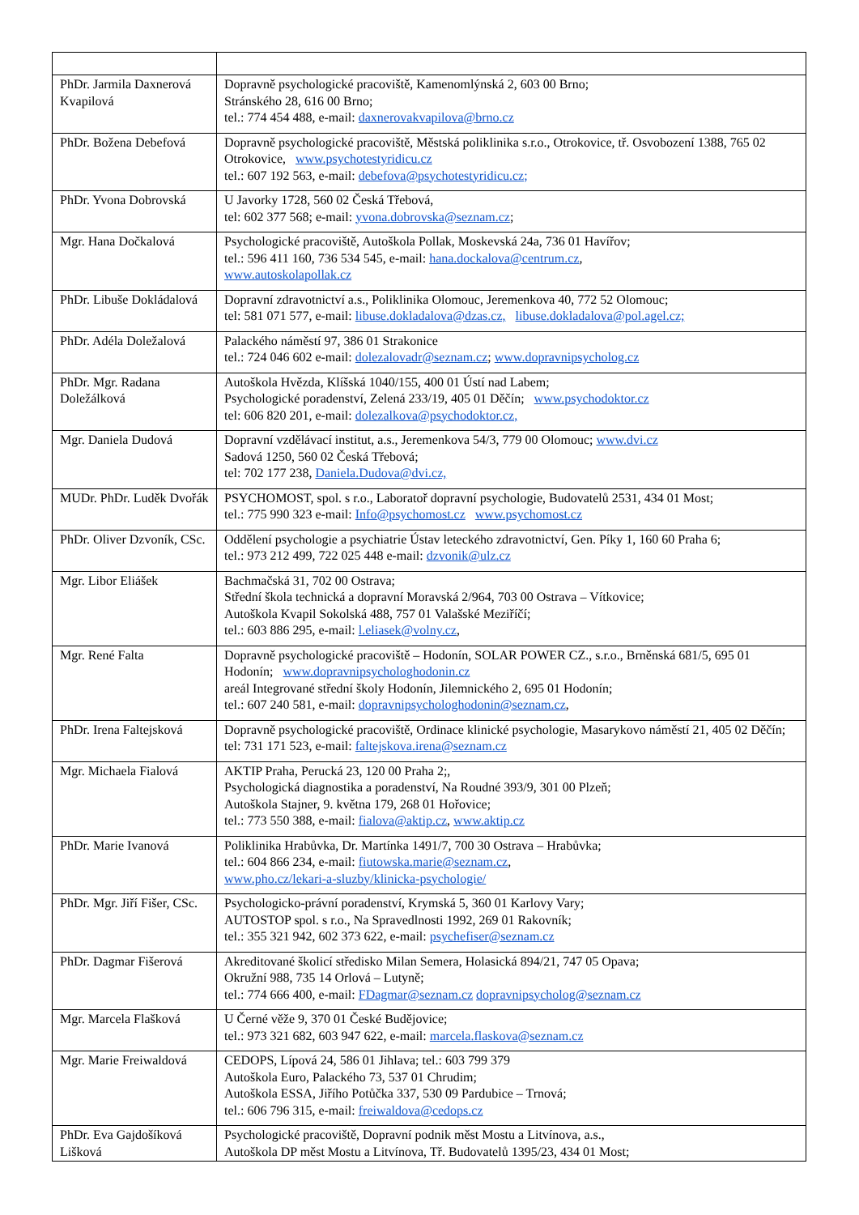| PhDr. Jarmila Daxnerová Kvapilová | Dopravně psychologické pracoviště, Kamenomlýnská 2, 603 00 Brno; Stránského 28, 616 00 Brno; tel.: 774 454 488, e-mail: daxnerovakvapilova@brno.cz |
| PhDr. Božena Debefová | Dopravně psychologické pracoviště, Městská poliklinika s.r.o., Otrokovice, tř. Osvobození 1388, 765 02 Otrokovice, www.psychotestyridicu.cz tel.: 607 192 563, e-mail: debefova@psychotestyridicu.cz; |
| PhDr. Yvona Dobrovská | U Javorky 1728, 560 02 Česká Třebová, tel: 602 377 568; e-mail: yvona.dobrovska@seznam.cz ; |
| Mgr. Hana Dočkalová | Psychologické pracoviště, Autoškola Pollak, Moskevská 24a, 736 01 Havířov; tel.: 596 411 160, 736 534 545, e-mail: hana.dockalova@centrum.cz , www.autoskolapollak.cz |
| PhDr. Libuše Dokládalová | Dopravní zdravotnictví a.s., Poliklinika Olomouc, Jeremenkova 40, 772 52 Olomouc; tel: 581 071 577, e-mail: libuse.dokladalova@dzas.cz, libuse.dokladalova@pol.agel.cz; |
| PhDr. Adéla Doležalová | Palackého náměstí 97, 386 01 Strakonice tel.: 724 046 602 e-mail: dolezalovadr@seznam.cz ; www.dopravnipsycholog.cz |
| PhDr. Mgr. Radana Doležálková | Autoškola Hvězda, Klíšská 1040/155, 400 01 Ústí nad Labem; Psychologické poradenství, Zelená 233/19, 405 01 Děčín; www.psychodoktor.cz tel: 606 820 201, e-mail: dolezalkova@psychodoktor.cz, |
| Mgr. Daniela Dudová | Dopravní vzdělávací institut, a.s., Jeremenkova 54/3, 779 00 Olomouc; www.dvi.cz Sadová 1250, 560 02 Česká Třebová; tel: 702 177 238, Daniela.Dudova@dvi.cz, |
| MUDr. PhDr. Luděk Dvořák | PSYCHOMOST, spol. s r.o., Laboratoř dopravní psychologie, Budovatelů 2531, 434 01 Most; tel.: 775 990 323 e-mail: Info@psychomost.cz www.psychomost.cz |
| PhDr. Oliver Dzvoník, CSc. | Oddělení psychologie a psychiatrie Ústav leteckého zdravotnictví, Gen. Píky 1, 160 60 Praha 6; tel.: 973 212 499, 722 025 448 e-mail: dzvonik@ulz.cz |
| Mgr. Libor Eliášek | Bachmačská 31, 702 00 Ostrava; Střední škola technická a dopravní Moravská 2/964, 703 00 Ostrava – Vítkovice; Autoškola Kvapil Sokolská 488, 757 01 Valašské Meziříčí; tel.: 603 886 295, e-mail: l.eliasek@volny.cz , |
| Mgr. René Falta | Dopravně psychologické pracoviště – Hodonín, SOLAR POWER CZ., s.r.o., Brněnská 681/5, 695 01 Hodonín; www.dopravnipsychologhodonin.cz areál Integrované střední školy Hodonín, Jilemnického 2, 695 01 Hodonín; tel.: 607 240 581, e-mail: dopravnipsychologhodonin@seznam.cz , |
| PhDr. Irena Faltejsková | Dopravně psychologické pracoviště, Ordinace klinické psychologie, Masarykovo náměstí 21, 405 02 Děčín; tel: 731 171 523, e-mail: faltejskova.irena@seznam.cz |
| Mgr. Michaela Fialová | AKTIP Praha, Perucká 23, 120 00 Praha 2;, Psychologická diagnostika a poradenství, Na Roudné 393/9, 301 00 Plzeň; Autoškola Stajner, 9. května 179, 268 01 Hořovice; tel.: 773 550 388, e-mail: fialova@aktip.cz , www.aktip.cz |
| PhDr. Marie Ivanová | Poliklinika Hrabůvka, Dr. Martínka 1491/7, 700 30 Ostrava – Hrabůvka; tel.: 604 866 234, e-mail: fiutowska.marie@seznam.cz , www.pho.cz/lekari-a-sluzby/klinicka-psychologie/ |
| PhDr. Mgr. Jiří Fišer, CSc. | Psychologicko-právní poradenství, Krymská 5, 360 01 Karlovy Vary; AUTOSTOP spol. s r.o., Na Spravedlnosti 1992, 269 01 Rakovník; tel.: 355 321 942, 602 373 622, e-mail: psychefiser@seznam.cz |
| PhDr. Dagmar Fišerová | Akreditované školicí středisko Milan Semera, Holasická 894/21, 747 05 Opava; Okružní 988, 735 14 Orlová – Lutyně; tel.: 774 666 400, e-mail: FDagmar@seznam.cz dopravnipsycholog@seznam.cz |
| Mgr. Marcela Flašková | U Černé věže 9, 370 01 České Budějovice; tel.: 973 321 682, 603 947 622, e-mail: marcela.flaskova@seznam.cz |
| Mgr. Marie Freiwaldová | CEDOPS, Lípová 24, 586 01 Jihlava; tel.: 603 799 379 Autoškola Euro, Palackého 73, 537 01 Chrudim; Autoškola ESSA, Jiřího Potůčka 337, 530 09 Pardubice – Trnová; tel.: 606 796 315, e-mail: freiwaldova@cedops.cz |
| PhDr. Eva Gajdošíková Lišková | Psychologické pracoviště, Dopravní podnik měst Mostu a Litvínova, a.s., Autoškola DP měst Mostu a Litvínova, Tř. Budovatelů 1395/23, 434 01 Most; |